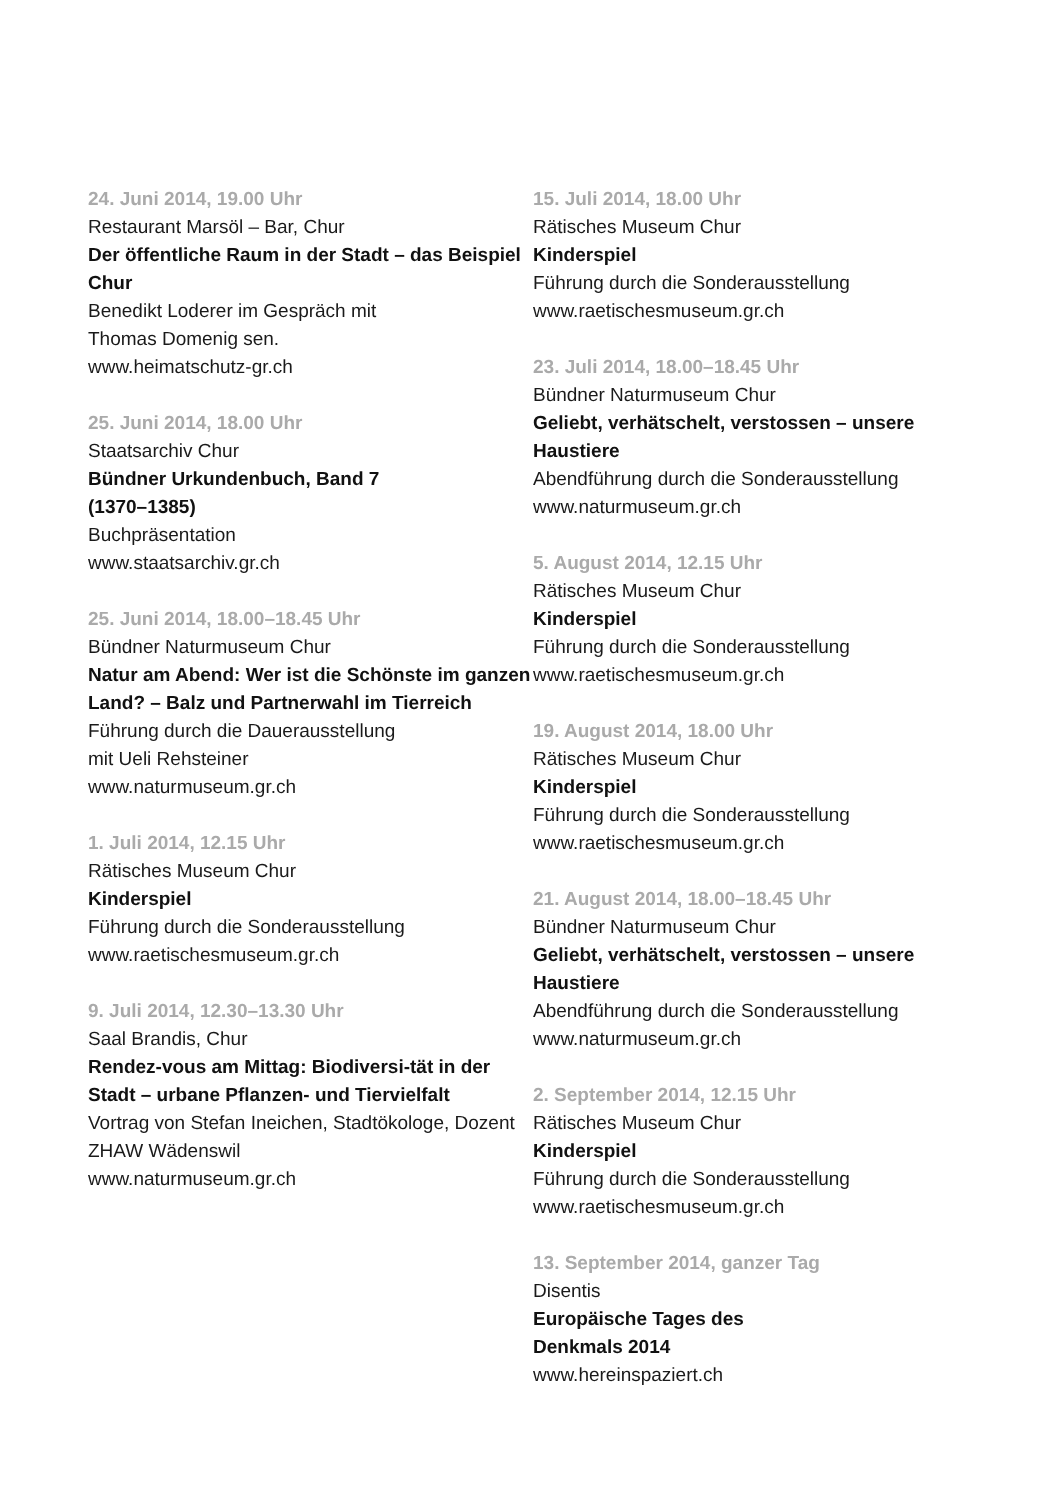24. Juni 2014, 19.00 Uhr
Restaurant Marsöl – Bar, Chur
Der öffentliche Raum in der Stadt – das Beispiel Chur
Benedikt Loderer im Gespräch mit
Thomas Domenig sen.
www.heimatschutz-gr.ch
25. Juni 2014, 18.00 Uhr
Staatsarchiv Chur
Bündner Urkundenbuch, Band 7
(1370–1385)
Buchpräsentation
www.staatsarchiv.gr.ch
25. Juni 2014, 18.00–18.45 Uhr
Bündner Naturmuseum Chur
Natur am Abend: Wer ist die Schönste im ganzen Land? – Balz und Partnerwahl im Tierreich
Führung durch die Dauerausstellung
mit Ueli Rehsteiner
www.naturmuseum.gr.ch
1. Juli 2014, 12.15 Uhr
Rätisches Museum Chur
Kinderspiel
Führung durch die Sonderausstellung
www.raetischesmuseum.gr.ch
9. Juli 2014, 12.30–13.30 Uhr
Saal Brandis, Chur
Rendez-vous am Mittag: Biodiversi-tät in der Stadt – urbane Pflanzen- und Tiervielfalt
Vortrag von Stefan Ineichen, Stadtökologe, Dozent ZHAW Wädenswil
www.naturmuseum.gr.ch
15. Juli 2014, 18.00 Uhr
Rätisches Museum Chur
Kinderspiel
Führung durch die Sonderausstellung
www.raetischesmuseum.gr.ch
23. Juli 2014, 18.00–18.45 Uhr
Bündner Naturmuseum Chur
Geliebt, verhätschelt, verstossen – unsere Haustiere
Abendführung durch die Sonderausstellung
www.naturmuseum.gr.ch
5. August 2014, 12.15 Uhr
Rätisches Museum Chur
Kinderspiel
Führung durch die Sonderausstellung
www.raetischesmuseum.gr.ch
19. August 2014, 18.00 Uhr
Rätisches Museum Chur
Kinderspiel
Führung durch die Sonderausstellung
www.raetischesmuseum.gr.ch
21. August 2014, 18.00–18.45 Uhr
Bündner Naturmuseum Chur
Geliebt, verhätschelt, verstossen – unsere Haustiere
Abendführung durch die Sonderausstellung
www.naturmuseum.gr.ch
2. September 2014, 12.15 Uhr
Rätisches Museum Chur
Kinderspiel
Führung durch die Sonderausstellung
www.raetischesmuseum.gr.ch
13. September 2014, ganzer Tag
Disentis
Europäische Tages des
Denkmals 2014
www.hereinspaziert.ch